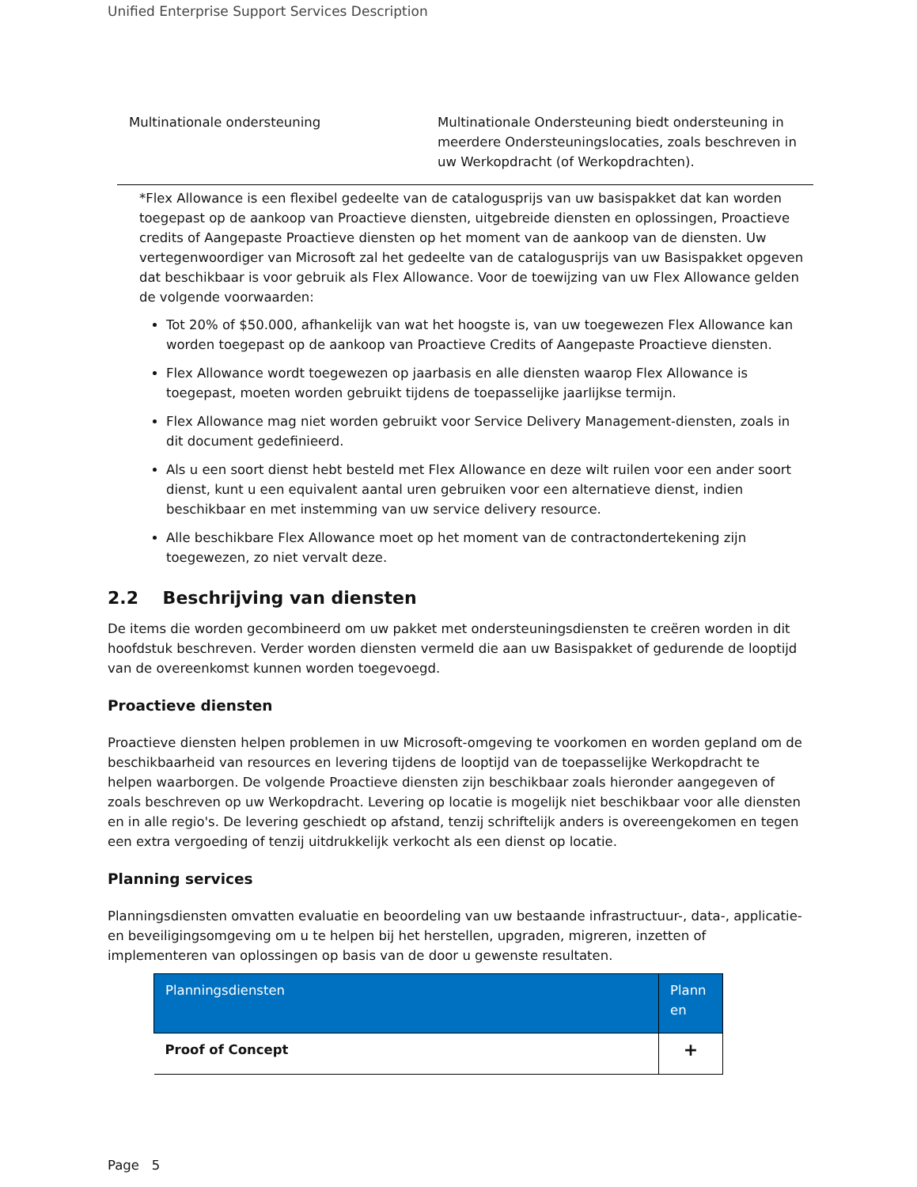Unified Enterprise Support Services Description
| Multinationale ondersteuning | Multinationale Ondersteuning biedt ondersteuning in meerdere Ondersteuningslocaties, zoals beschreven in uw Werkopdracht (of Werkopdrachten). |
*Flex Allowance is een flexibel gedeelte van de catalogusprijs van uw basispakket dat kan worden toegepast op de aankoop van Proactieve diensten, uitgebreide diensten en oplossingen, Proactieve credits of Aangepaste Proactieve diensten op het moment van de aankoop van de diensten. Uw vertegenwoordiger van Microsoft zal het gedeelte van de catalogusprijs van uw Basispakket opgeven dat beschikbaar is voor gebruik als Flex Allowance. Voor de toewijzing van uw Flex Allowance gelden de volgende voorwaarden:
Tot 20% of $50.000, afhankelijk van wat het hoogste is, van uw toegewezen Flex Allowance kan worden toegepast op de aankoop van Proactieve Credits of Aangepaste Proactieve diensten.
Flex Allowance wordt toegewezen op jaarbasis en alle diensten waarop Flex Allowance is toegepast, moeten worden gebruikt tijdens de toepasselijke jaarlijkse termijn.
Flex Allowance mag niet worden gebruikt voor Service Delivery Management-diensten, zoals in dit document gedefinieerd.
Als u een soort dienst hebt besteld met Flex Allowance en deze wilt ruilen voor een ander soort dienst, kunt u een equivalent aantal uren gebruiken voor een alternatieve dienst, indien beschikbaar en met instemming van uw service delivery resource.
Alle beschikbare Flex Allowance moet op het moment van de contractondertekening zijn toegewezen, zo niet vervalt deze.
2.2 Beschrijving van diensten
De items die worden gecombineerd om uw pakket met ondersteuningsdiensten te creëren worden in dit hoofdstuk beschreven. Verder worden diensten vermeld die aan uw Basispakket of gedurende de looptijd van de overeenkomst kunnen worden toegevoegd.
Proactieve diensten
Proactieve diensten helpen problemen in uw Microsoft-omgeving te voorkomen en worden gepland om de beschikbaarheid van resources en levering tijdens de looptijd van de toepasselijke Werkopdracht te helpen waarborgen. De volgende Proactieve diensten zijn beschikbaar zoals hieronder aangegeven of zoals beschreven op uw Werkopdracht. Levering op locatie is mogelijk niet beschikbaar voor alle diensten en in alle regio's. De levering geschiedt op afstand, tenzij schriftelijk anders is overeengekomen en tegen een extra vergoeding of tenzij uitdrukkelijk verkocht als een dienst op locatie.
Planning services
Planningsdiensten omvatten evaluatie en beoordeling van uw bestaande infrastructuur-, data-, applicatie- en beveiligingsomgeving om u te helpen bij het herstellen, upgraden, migreren, inzetten of implementeren van oplossingen op basis van de door u gewenste resultaten.
| Planningsdiensten | Plann en |
| --- | --- |
| Proof of Concept | + |
Page 5